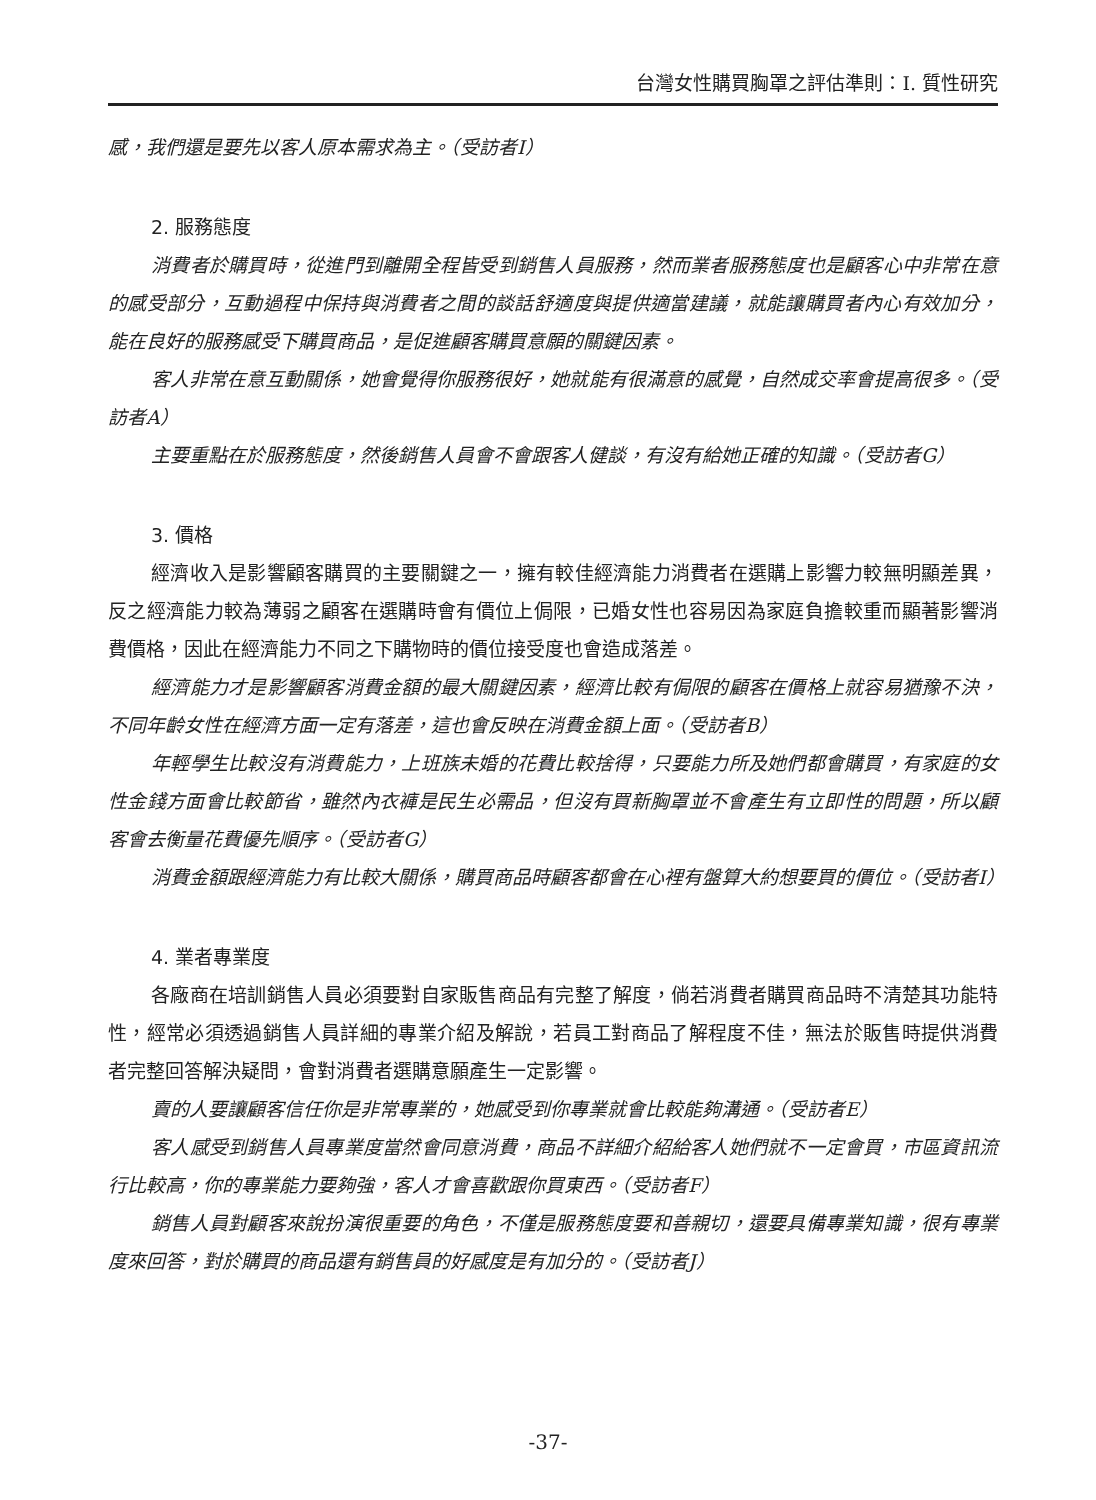台灣女性購買胸罩之評估準則：I. 質性研究
感，我們還是要先以客人原本需求為主。（受訪者I）
2. 服務態度
消費者於購買時，從進門到離開全程皆受到銷售人員服務，然而業者服務態度也是顧客心中非常在意的感受部分，互動過程中保持與消費者之間的談話舒適度與提供適當建議，就能讓購買者內心有效加分，能在良好的服務感受下購買商品，是促進顧客購買意願的關鍵因素。
客人非常在意互動關係，她會覺得你服務很好，她就能有很滿意的感覺，自然成交率會提高很多。（受訪者A）
主要重點在於服務態度，然後銷售人員會不會跟客人健談，有沒有給她正確的知識。（受訪者G）
3. 價格
經濟收入是影響顧客購買的主要關鍵之一，擁有較佳經濟能力消費者在選購上影響力較無明顯差異，反之經濟能力較為薄弱之顧客在選購時會有價位上侷限，已婚女性也容易因為家庭負擔較重而顯著影響消費價格，因此在經濟能力不同之下購物時的價位接受度也會造成落差。
經濟能力才是影響顧客消費金額的最大關鍵因素，經濟比較有侷限的顧客在價格上就容易猶豫不決，不同年齡女性在經濟方面一定有落差，這也會反映在消費金額上面。（受訪者B）
年輕學生比較沒有消費能力，上班族未婚的花費比較捨得，只要能力所及她們都會購買，有家庭的女性金錢方面會比較節省，雖然內衣褲是民生必需品，但沒有買新胸罩並不會產生有立即性的問題，所以顧客會去衡量花費優先順序。（受訪者G）
消費金額跟經濟能力有比較大關係，購買商品時顧客都會在心裡有盤算大約想要買的價位。（受訪者I）
4. 業者專業度
各廠商在培訓銷售人員必須要對自家販售商品有完整了解度，倘若消費者購買商品時不清楚其功能特性，經常必須透過銷售人員詳細的專業介紹及解說，若員工對商品了解程度不佳，無法於販售時提供消費者完整回答解決疑問，會對消費者選購意願產生一定影響。
賣的人要讓顧客信任你是非常專業的，她感受到你專業就會比較能夠溝通。（受訪者E）
客人感受到銷售人員專業度當然會同意消費，商品不詳細介紹給客人她們就不一定會買，市區資訊流行比較高，你的專業能力要夠強，客人才會喜歡跟你買東西。（受訪者F）
銷售人員對顧客來說扮演很重要的角色，不僅是服務態度要和善親切，還要具備專業知識，很有專業度來回答，對於購買的商品還有銷售員的好感度是有加分的。（受訪者J）
-37-